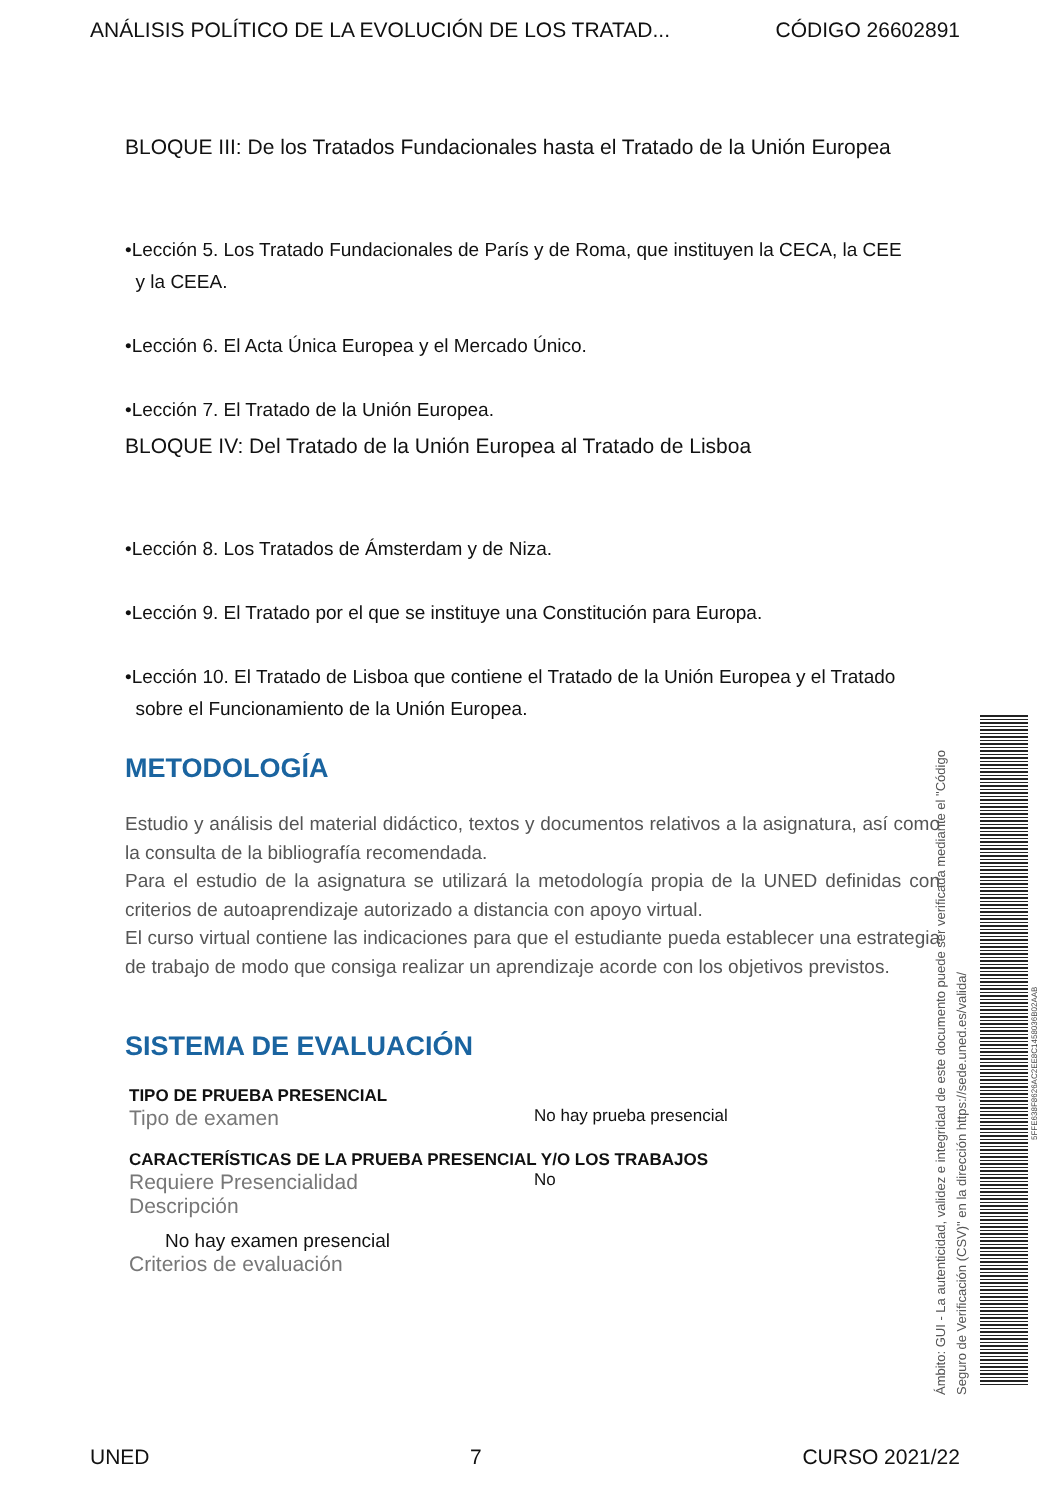ANÁLISIS POLÍTICO DE LA EVOLUCIÓN DE LOS TRATAD... CÓDIGO 26602891
BLOQUE III: De los Tratados Fundacionales hasta el Tratado de la Unión Europea
•Lección 5. Los Tratado Fundacionales de París y de Roma, que instituyen la CECA, la CEE
y la CEEA.
•Lección 6. El Acta Única Europea y el Mercado Único.
•Lección 7. El Tratado de la Unión Europea.
BLOQUE IV: Del Tratado de la Unión Europea al Tratado de Lisboa
•Lección 8. Los Tratados de Ámsterdam y de Niza.
•Lección 9. El Tratado por el que se instituye una Constitución para Europa.
•Lección 10. El Tratado de Lisboa que contiene el Tratado de la Unión Europea y el Tratado
sobre el Funcionamiento de la Unión Europea.
METODOLOGÍA
Estudio y análisis del material didáctico, textos y documentos relativos a la asignatura, así como la consulta de la bibliografía recomendada.
Para el estudio de la asignatura se utilizará la metodología propia de la UNED definidas con criterios de autoaprendizaje autorizado a distancia con apoyo virtual.
El curso virtual contiene las indicaciones para que el estudiante pueda establecer una estrategia de trabajo de modo que consiga realizar un aprendizaje acorde con los objetivos previstos.
SISTEMA DE EVALUACIÓN
TIPO DE PRUEBA PRESENCIAL
Tipo de examen No hay prueba presencial
CARACTERÍSTICAS DE LA PRUEBA PRESENCIAL Y/O LOS TRABAJOS
Requiere Presencialidad No
Descripción
No hay examen presencial
Criterios de evaluación
Ámbito: GUI - La autenticidad, validez e integridad de este documento puede ser verificada mediante el "Código Seguro de Verificación (CSV)" en la dirección https://sede.uned.es/valida/
5FFE638F8626AC2EE8C1458036B02AAB
UNED 7 CURSO 2021/22